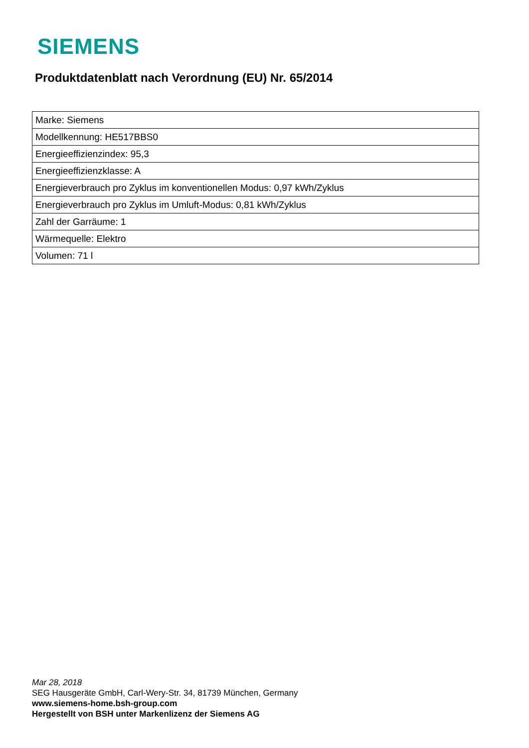SIEMENS
Produktdatenblatt nach Verordnung (EU) Nr. 65/2014
| Marke: Siemens |
| Modellkennung: HE517BBS0 |
| Energieeffizienzindex: 95,3 |
| Energieeffizienzklasse: A |
| Energieverbrauch pro Zyklus im konventionellen Modus: 0,97 kWh/Zyklus |
| Energieverbrauch pro Zyklus im Umluft-Modus: 0,81 kWh/Zyklus |
| Zahl der Garräume: 1 |
| Wärmequelle: Elektro |
| Volumen: 71 l |
Mar 28, 2018
SEG Hausgeräte GmbH, Carl-Wery-Str. 34, 81739 München, Germany
www.siemens-home.bsh-group.com
Hergestellt von BSH unter Markenlizenz der Siemens AG